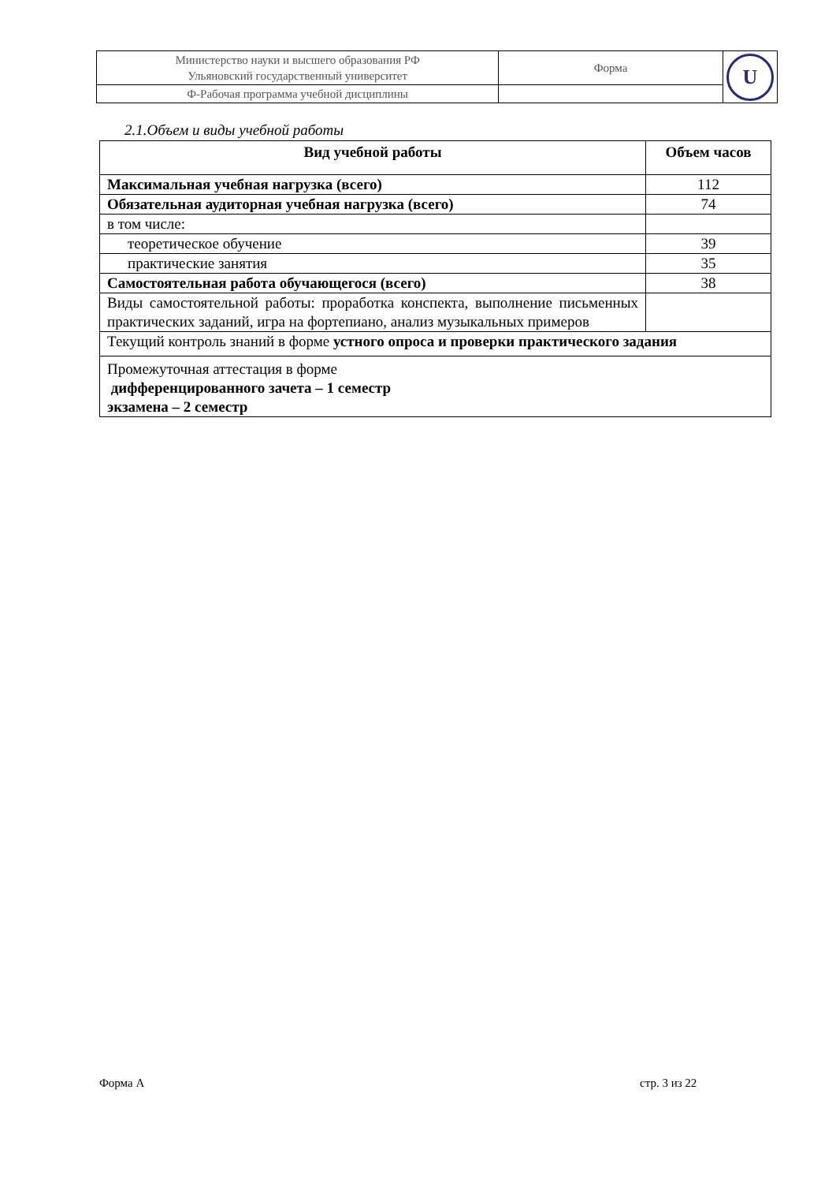| Министерство науки и высшего образования РФ Ульяновский государственный университет | Форма | U |
| Ф-Рабочая программа учебной дисциплины | | |
2.1.Объем и виды учебной работы
| Вид учебной работы | Объем часов |
| --- | --- |
| Максимальная учебная нагрузка (всего) | 112 |
| Обязательная аудиторная учебная нагрузка (всего) | 74 |
| в том числе: | |
| теоретическое обучение | 39 |
| практические занятия | 35 |
| Самостоятельная работа обучающегося (всего) | 38 |
| Виды самостоятельной работы: проработка конспекта, выполнение письменных практических заданий, игра на фортепиано, анализ музыкальных примеров | |
| Текущий контроль знаний в форме устного опроса и проверки практического задания | |
| Промежуточная аттестация в форме дифференцированного зачета – 1 семестр экзамена – 2 семестр | |
Форма А стр. 3 из 22